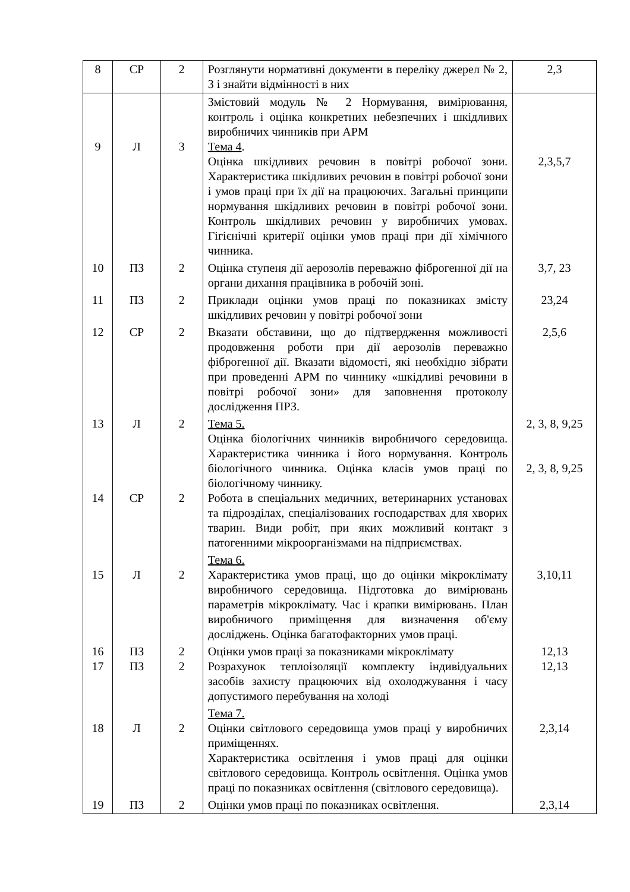| 8 | СР | 2 | Розглянути нормативні документи в переліку джерел № 2, 3 і знайти відмінності в них | 2,3 |
| 9 | Л | 3 | Змістовий модуль № 2 Нормування, вимірювання, контроль і оцінка конкретних небезпечних і шкідливих виробничих чинників при АРМ Тема 4 . Оцінка шкідливих речовин в повітрі робочої зони. Характеристика шкідливих речовин в повітрі робочої зони і умов праці при їх дії на працюючих. Загальні принципи нормування шкідливих речовин в повітрі робочої зони. Контроль шкідливих речовин у виробничих умовах. Гігієнічні критерії оцінки умов праці при дії хімічного чинника. | 2,3,5,7 |
| 10 | ПЗ | 2 | Оцінка ступеня дії аерозолів переважно фіброгенної дії на органи дихання працівника в робочій зоні. | 3,7, 23 |
| 11 | ПЗ | 2 | Приклади оцінки умов праці по показниках змісту шкідливих речовин у повітрі робочої зони | 23,24 |
| 12 | СР | 2 | Вказати обставини, що до підтвердження можливості продовження роботи при дії аерозолів переважно фіброгенної дії. Вказати відомості, які необхідно зібрати при проведенні АРМ по чиннику «шкідливі речовини в повітрі робочої зони» для заповнення протоколу дослідження ПРЗ. | 2,5,6 |
| 13 14 | Л СР | 2 2 | Тема 5. Оцінка біологічних чинників виробничого середовища. Характеристика чинника і його нормування. Контроль біологічного чинника. Оцінка класів умов праці по біологічному чиннику. Робота в спеціальних медичних, ветеринарних установах та підрозділах, спеціалізованих господарствах для хворих тварин. Види робіт, при яких можливий контакт з патогенними мікроорганізмами на підприємствах. | 2, 3, 8, 9,25 2, 3, 8, 9,25 |
| 15 | Л | 2 | Тема 6. Характеристика умов праці, що до оцінки мікроклімату виробничого середовища. Підготовка до вимірювань параметрів мікроклімату. Час і крапки вимірювань. План виробничого приміщення для визначення об'єму досліджень. Оцінка багатофакторних умов праці. | 3,10,11 |
| 16 17 | ПЗ ПЗ | 2 2 | Оцінки умов праці за показниками мікроклімату Розрахунок теплоізоляції комплекту індивідуальних засобів захисту працюючих від охолоджування і часу допустимого перебування на холоді | 12,13 12,13 |
| 18 | Л | 2 | Тема 7. Оцінки світлового середовища умов праці у виробничих приміщеннях. Характеристика освітлення і умов праці для оцінки світлового середовища. Контроль освітлення. Оцінка умов праці по показниках освітлення (світлового середовища). | 2,3,14 |
| 19 | ПЗ | 2 | Оцінки умов праці по показниках освітлення. | 2,3,14 |